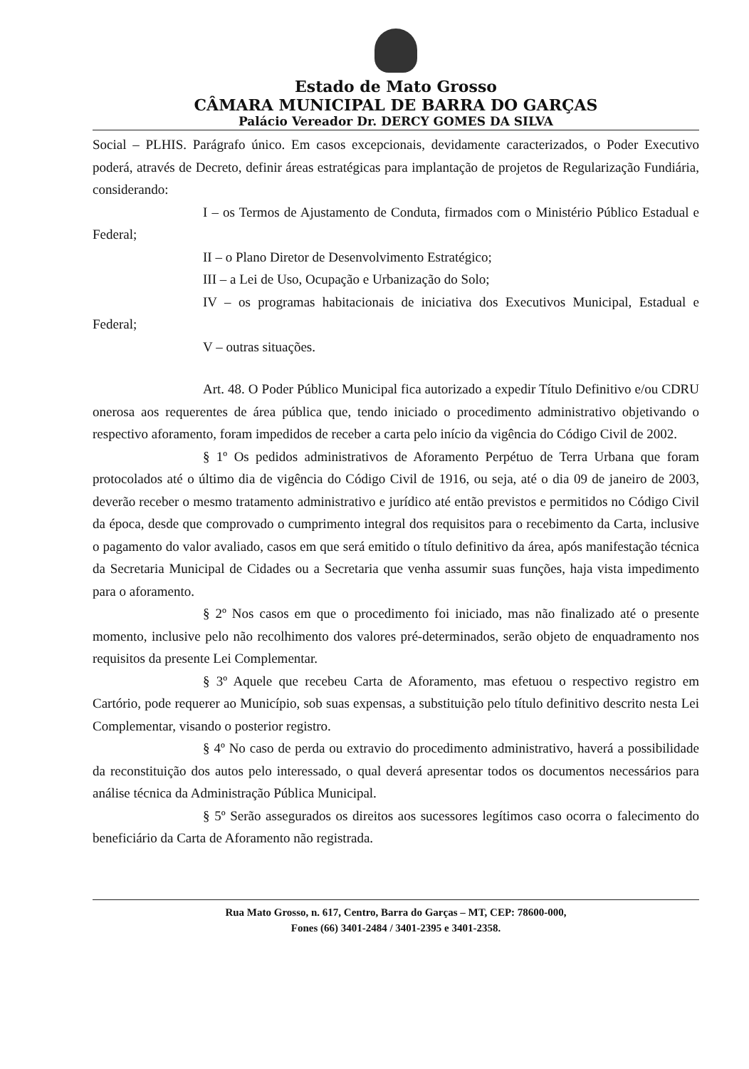Estado de Mato Grosso
CÂMARA MUNICIPAL DE BARRA DO GARÇAS
Palácio Vereador Dr. DERCY GOMES DA SILVA
Social – PLHIS. Parágrafo único. Em casos excepcionais, devidamente caracterizados, o Poder Executivo poderá, através de Decreto, definir áreas estratégicas para implantação de projetos de Regularização Fundiária, considerando:
I – os Termos de Ajustamento de Conduta, firmados com o Ministério Público Estadual e Federal;
II – o Plano Diretor de Desenvolvimento Estratégico;
III – a Lei de Uso, Ocupação e Urbanização do Solo;
IV – os programas habitacionais de iniciativa dos Executivos Municipal, Estadual e Federal;
V – outras situações.
Art. 48. O Poder Público Municipal fica autorizado a expedir Título Definitivo e/ou CDRU onerosa aos requerentes de área pública que, tendo iniciado o procedimento administrativo objetivando o respectivo aforamento, foram impedidos de receber a carta pelo início da vigência do Código Civil de 2002.
§ 1º Os pedidos administrativos de Aforamento Perpétuo de Terra Urbana que foram protocolados até o último dia de vigência do Código Civil de 1916, ou seja, até o dia 09 de janeiro de 2003, deverão receber o mesmo tratamento administrativo e jurídico até então previstos e permitidos no Código Civil da época, desde que comprovado o cumprimento integral dos requisitos para o recebimento da Carta, inclusive o pagamento do valor avaliado, casos em que será emitido o título definitivo da área, após manifestação técnica da Secretaria Municipal de Cidades ou a Secretaria que venha assumir suas funções, haja vista impedimento para o aforamento.
§ 2º Nos casos em que o procedimento foi iniciado, mas não finalizado até o presente momento, inclusive pelo não recolhimento dos valores pré-determinados, serão objeto de enquadramento nos requisitos da presente Lei Complementar.
§ 3º Aquele que recebeu Carta de Aforamento, mas efetuou o respectivo registro em Cartório, pode requerer ao Município, sob suas expensas, a substituição pelo título definitivo descrito nesta Lei Complementar, visando o posterior registro.
§ 4º No caso de perda ou extravio do procedimento administrativo, haverá a possibilidade da reconstituição dos autos pelo interessado, o qual deverá apresentar todos os documentos necessários para análise técnica da Administração Pública Municipal.
§ 5º Serão assegurados os direitos aos sucessores legítimos caso ocorra o falecimento do beneficiário da Carta de Aforamento não registrada.
Rua Mato Grosso, n. 617, Centro, Barra do Garças – MT, CEP: 78600-000,
Fones (66) 3401-2484 / 3401-2395 e 3401-2358.